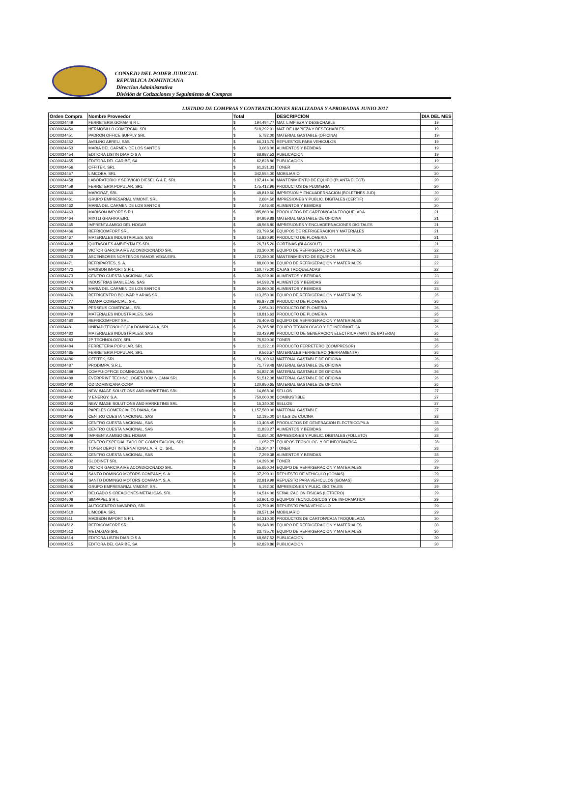CONSEJO DEL PODER JUDICIAL
REPUBLICA DOMINICANA
Direccion Administrativa
División de Cotizaciones y Seguimiento de Compras
LISTADO DE COMPRAS Y CONTRATACIONES REALIZADAS Y APROBADAS JUNIO 2017
| Orden Compra | Nombre Proveedor | Total | | DESCRIPCION | DIA DEL MES |
| --- | --- | --- | --- | --- | --- |
| OC00024449 | FERRETERIA GOFAM S R L | $ | 194,494.77 | MAT. LIMPIEZA Y DESECHABLE | 19 |
| OC00024450 | HERMOSILLO COMERCIAL SRL | $ | 518,292.01 | MAT. DE LIMPIEZA Y DESECHABLES | 19 |
| OC00024451 | PADRON OFFICE SUPPLY SRL | $ | 5,782.00 | MATERIAL GASTABLE (OFICINA) | 19 |
| OC00024452 | AVELINO ABREU, SAS | $ | 66,313.70 | REPUESTOS PARA VEHICULOS | 19 |
| OC00024453 | MARIA DEL CARMEN DE LOS SANTOS | $ | 3,068.00 | ALIMENTOS Y BEBIDAS | 19 |
| OC00024454 | EDITORA LISTIN DIARIO S A | $ | 68,987.52 | PUBLICACION | 19 |
| OC00024455 | EDITORA DEL CARIBE, SA | $ | 62,828.86 | PUBLICACION | 19 |
| OC00024456 | OFFITEK, SRL | $ | 61,231.33 | TONER | 20 |
| OC00024457 | LIMCOBA, SRL | $ | 342,554.00 | MOBILIARIO | 20 |
| OC00024458 | LABORATORIO Y SERVICIO DIESEL G & E, SRL | $ | 197,414.00 | MANTENIMIENTO DE EQUIPO (PLANTA ELECT) | 20 |
| OC00024459 | FERRETERIA POPULAR, SRL | $ | 175,412.96 | PRODUCTOS DE PLOMERIA | 20 |
| OC00024460 | MARGRAF, SRL | $ | 48,819.60 | IMPRESION Y ENCUADERNACION (BOLETINES JUD) | 20 |
| OC00024461 | GRUPO EMPRESARIAL VIMONT, SRL | $ | 2,684.50 | IMPRESIONES Y PUBLIC. DIGITALES (CERTIF) | 20 |
| OC00024462 | MARIA DEL CARMEN DE LOS SANTOS | $ | 7,646.40 | ALIMENTOS Y BEBIDAS | 20 |
| OC00024463 | MADISON IMPORT S R L | $ | 385,860.00 | PRODUCTOS DE CARTON/CAJA TROQUELADA | 21 |
| OC00024464 | MIXTLI GRAFIKA EIRL | $ | 84,959.88 | MATERIAL GASTABLE DE OFICINA | 21 |
| OC00024465 | IMPRENTA AMIGO DEL HOGAR | $ | 48,568.80 | IMPRESIONES Y ENCUADERNACIONES DIGITALES | 21 |
| OC00024466 | REFRICOMFORT SRL | $ | 23,799.56 | EQUIPOS DE REFRIGERACION Y MATERIALES | 21 |
| OC00024467 | MATERIALES INDUSTRIALES, SAS | $ | 16,820.90 | PRODUCTO DE PLOMERIA | 21 |
| OC00024468 | QUITASOLES AMBIENTALES SRL | $ | 26,715.20 | CORTINAS (BLACKOUT) | 21 |
| OC00024469 | VICTOR GARCIA AIRE ACONDICIONADO SRL | $ | 23,300.00 | EQUIPO DE REFRIGERACION Y MATERIALES | 22 |
| OC00024470 | ASCENSORES NORTENOS RAMOS VEGA EIRL | $ | 172,280.00 | MANTENIMIENTO DE EQUIPOS | 22 |
| OC00024471 | REFRIPARTES, S. A. | $ | 88,000.00 | EQUIPO DE REFRIGERACION Y MATERIALES | 22 |
| OC00024472 | MADISON IMPORT S R L | $ | 160,775.00 | CAJAS TROQUELADAS | 22 |
| OC00024473 | CENTRO CUESTA NACIONAL, SAS | $ | 36,939.90 | ALIMENTOS Y BEBIDAS | 23 |
| OC00024474 | INDUSTRIAS BANILEJAS, SAS | $ | 64,598.78 | ALIMENTOS Y BEBIDAS | 23 |
| OC00024475 | MARIA DEL CARMEN DE LOS SANTOS | $ | 25,960.00 | ALIMENTOS Y BEBIDAS | 23 |
| OC00024476 | REFRICENTRO BOLIVAR Y ARIAS SRL | $ | 113,250.00 | EQUIPO DE REFRIGERACION Y MATERIALES | 26 |
| OC00024477 | AMANA COMERCIAL, SRL | $ | 96,877.29 | PRODUCTO DE PLOMERIA | 26 |
| OC00024478 | PERSEUS COMERCIAL, SRL | $ | 2,954.01 | PRODUCTO DE PLOMERIA | 26 |
| OC00024479 | MATERIALES INDUSTRIALES, SAS | $ | 18,816.63 | PRODUCTO DE PLOMERIA | 26 |
| OC00024480 | REFRICOMFORT SRL | $ | 76,409.43 | EQUIPO DE REFRIGERACION Y MATERIALES | 26 |
| OC00024481 | UNIDAD TECNOLOGICA DOMINICANA, SRL | $ | 29,385.88 | EQUIPO TECNOLOGICO Y DE INFORMATICA | 26 |
| OC00024482 | MATERIALES INDUSTRIALES, SAS | $ | 23,429.99 | PRODUCTO DE GENERACION ELECTRICA (MANT DE BATERIA) | 26 |
| OC00024483 | 2P TECHNOLOGY, SRL | $ | 75,520.00 | TONER | 26 |
| OC00024484 | FERRETERIA POPULAR, SRL | $ | 11,322.10 | PRODUCTO FERRETERO ](COMPRESOR) | 26 |
| OC00024485 | FERRETERIA POPULAR, SRL | $ | 9,566.57 | MATERIALES FERRETERO (HERRAMIENTA) | 26 |
| OC00024486 | OFFITEK, SRL | $ | 156,100.63 | MATERIAL GASTABLE DE OFICINA | 26 |
| OC00024487 | PRODIMPA, S.R.L. | $ | 71,779.48 | MATERIAL GASTABLE DE OFICINA | 26 |
| OC00024488 | COMPU-OFFICE DOMINICANA SRL | $ | 34,837.05 | MATERIAL GASTABLE DE OFICINA | 26 |
| OC00024489 | EVERPRINT TECHNOLOGIES DOMINICANA SRL | $ | 51,512.38 | MATERIAL GASTABLE DE OFICINA | 26 |
| OC00024490 | OD DOMINICANA CORP | $ | 120,950.65 | MATERIAL GASTABLE DE OFICINA | 26 |
| OC00024491 | NEW IMAGE SOLUTIONS AND MARKETING SRL | $ | 14,868.00 | SELLOS | 27 |
| OC00024492 | V ENERGY, S.A. | $ | 750,000.00 | COMBUSTIBLE | 27 |
| OC00024493 | NEW IMAGE SOLUTIONS AND MARKETING SRL | $ | 15,340.00 | SELLOS | 27 |
| OC00024494 | PAPELES COMERCIALES DIANA, SA | $ | 1,157,580.00 | MATERIAL GASTABLE | 27 |
| OC00024495 | CENTRO CUESTA NACIONAL, SAS | $ | 12,195.00 | UTILES DE COCINA | 28 |
| OC00024496 | CENTRO CUESTA NACIONAL, SAS | $ | 13,408.45 | PRODUCTOS DE GENERACION ELECTRICO/PILA | 28 |
| OC00024497 | CENTRO CUESTA NACIONAL, SAS | $ | 11,833.27 | ALIMENTOS Y BEBIDAS | 28 |
| OC00024498 | IMPRENTA AMIGO DEL HOGAR | $ | 41,654.00 | IMPRESIONES Y PUBLIC. DIGITALES (FOLLETO) | 28 |
| OC00024499 | CENTRO ESPECIALIZADO DE COMPUTACION, SRL. | $ | 1,052.77 | EQUIPOS TECNOLOG. Y DE INFORMATICA | 28 |
| OC00024500 | TONER DEPOT INTERNATIONAL A. R. C., SRL, | $ | 716,204.07 | TONER | 28 |
| OC00024501 | CENTRO CUESTA NACIONAL, SAS | $ | 7,299.38 | ALIMENTOS Y BEBIDAS | 28 |
| OC00024502 | GLODINET SRL | $ | 14,396.00 | TONER | 29 |
| OC00024503 | VICTOR GARCIA AIRE ACONDICIONADO SRL | $ | 55,650.04 | EQUIPO DE REFRIGERACION Y MATERIALES | 29 |
| OC00024504 | SANTO DOMINGO MOTORS COMPANY, S. A. | $ | 37,290.01 | REPUESTO DE VEHICULO (GOMAS) | 29 |
| OC00024505 | SANTO DOMINGO MOTORS COMPANY, S. A. | $ | 22,919.99 | REPUESTO PARA VEHICULOS (GOMAS) | 29 |
| OC00024506 | GRUPO EMPRESARIAL VIMONT, SRL | $ | 5,192.00 | IMPRESIONES Y PULIC. DIGITALES | 29 |
| OC00024507 | DELGADO S CREACIONES METALICAS, SRL | $ | 14,514.00 | SEÑALIZACION FISICAS (LETRERO) | 29 |
| OC00024508 | SIMPAPEL S R L | $ | 53,961.42 | EQUIPOS TECNOLOGICOS Y DE INFORMATICA | 29 |
| OC00024509 | AUTOCENTRO NAVARRO, SRL | $ | 12,799.99 | REPUESTO PARA VEHICULO | 29 |
| OC00024510 | LIMCOBA, SRL | $ | 28,571.34 | MOBILIARIO | 29 |
| OC00024511 | MADISON IMPORT S R L | $ | 64,310.00 | PRODUCTOS DE CARTON/CAJA TROQUELADA | 30 |
| OC00024512 | REFRICOMFORT SRL | $ | 90,248.99 | EQUIPO DE REFRIGERACION Y MATERIALES | 30 |
| OC00024513 | METALGAS SRL | $ | 23,735.70 | EQUIPO DE REFRIGERACION Y MATERIALES | 30 |
| OC00024514 | EDITORA LISTIN DIARIO S A | $ | 68,987.52 | PUBLICACION | 30 |
| OC00024515 | EDITORA DEL CARIBE, SA | $ | 62,828.86 | PUBLICACION | 30 |